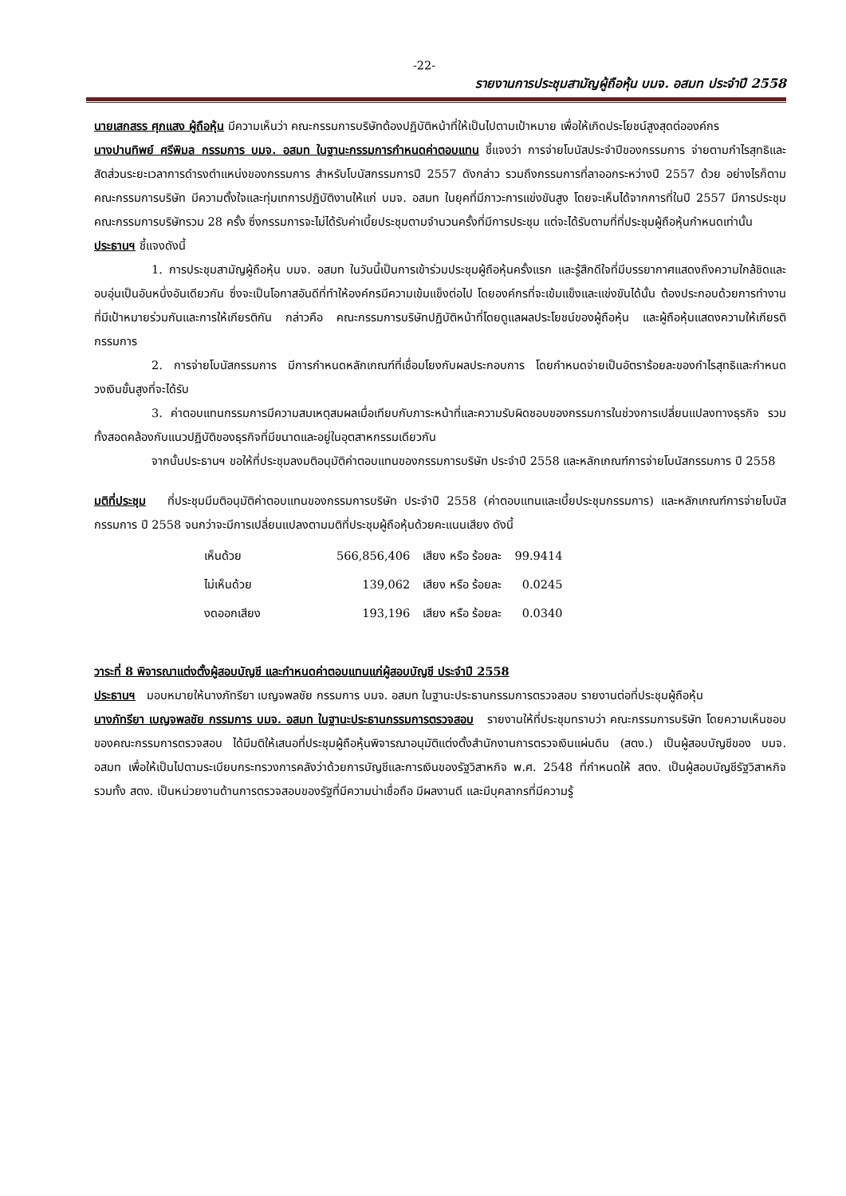-22-
รายงานการประชุมสามัญผู้ถือหุ้น บมจ. อสมท ประจำปี 2558
นายเสกสรร ศุภแสง ผู้ถือหุ้น มีความเห็นว่า คณะกรรมการบริษัทต้องปฏิบัติหน้าที่ให้เป็นไปตามเป้าหมาย เพื่อให้เกิดประโยชน์สูงสุดต่อองค์กร
นางปานทิพย์ ศรีพิมล กรรมการ บมจ. อสมท ในฐานะกรรมการกำหนดค่าตอบแทน ชี้แจงว่า การจ่ายโบนัสประจำปีของกรรมการ จ่ายตามกำไรสุทธิและสัดส่วนระยะเวลาการดำรงตำแหน่งของกรรมการ สำหรับโบนัสกรรมการปี 2557 ดังกล่าว รวมถึงกรรมการที่ลาออกระหว่างปี 2557 ด้วย อย่างไรก็ตามคณะกรรมการบริษัท มีความตั้งใจและทุ่มเทการปฏิบัติงานให้แก่ บมจ. อสมท ในยุคที่มีภาวะการแข่งขันสูง โดยจะเห็นได้จากการที่ในปี 2557 มีการประชุมคณะกรรมการบริษัทรวม 28 ครั้ง ซึ่งกรรมการจะไม่ได้รับค่าเบี้ยประชุมตามจำนวนครั้งที่มีการประชุม แต่จะได้รับตามที่ที่ประชุมผู้ถือหุ้นกำหนดเท่านั้น
ประธานฯ ชี้แจงดังนี้
1. การประชุมสามัญผู้ถือหุ้น บมจ. อสมท ในวันนี้เป็นการเข้าร่วมประชุมผู้ถือหุ้นครั้งแรก และรู้สึกดีใจที่มีบรรยากาศแสดงถึงความใกล้ชิดและอบอุ่นเป็นอันหนึ่งอันเดียวกัน ซึ่งจะเป็นโอกาสอันดีที่ทำให้องค์กรมีความเข้มแข็งต่อไป โดยองค์กรที่จะเข้มแข็งและแข่งขันได้นั้น ต้องประกอบด้วยการทำงานที่มีเป้าหมายร่วมกันและการให้เกียรติกัน กล่าวคือ คณะกรรมการบริษัทปฏิบัติหน้าที่โดยดูแลผลประโยชน์ของผู้ถือหุ้น และผู้ถือหุ้นแสดงความให้เกียรติกรรมการ
2. การจ่ายโบนัสกรรมการ มีการกำหนดหลักเกณฑ์ที่เชื่อมโยงกับผลประกอบการ โดยกำหนดจ่ายเป็นอัตราร้อยละของกำไรสุทธิและกำหนดวงเงินขั้นสูงที่จะได้รับ
3. ค่าตอบแทนกรรมการมีความสมเหตุสมผลเมื่อเทียบกับภาระหน้าที่และความรับผิดชอบของกรรมการในช่วงการเปลี่ยนแปลงทางธุรกิจ รวมทั้งสอดคล้องกับแนวปฏิบัติของธุรกิจที่มีขนาดและอยู่ในอุตสาหกรรมเดียวกัน
จากนั้นประธานฯ ขอให้ที่ประชุมลงมติอนุมัติค่าตอบแทนของกรรมการบริษัท ประจำปี 2558 และหลักเกณฑ์การจ่ายโบนัสกรรมการ ปี 2558
มติที่ประชุม ที่ประชุมมีมติอนุมัติค่าตอบแทนของกรรมการบริษัท ประจำปี 2558 (ค่าตอบแทนและเบี้ยประชุมกรรมการ) และหลักเกณฑ์การจ่ายโบนัสกรรมการ ปี 2558 จนกว่าจะมีการเปลี่ยนแปลงตามมติที่ประชุมผู้ถือหุ้นด้วยคะแนนเสียง ดังนี้
| เห็นด้วย | 566,856,406 | เสียง หรือ ร้อยละ | 99.9414 |
| ไม่เห็นด้วย | 139,062 | เสียง หรือ ร้อยละ | 0.0245 |
| งดออกเสียง | 193,196 | เสียง หรือ ร้อยละ | 0.0340 |
วาระที่ 8 พิจารณาแต่งตั้งผู้สอบบัญชี และกำหนดค่าตอบแทนแก่ผู้สอบบัญชี ประจำปี 2558
ประธานฯ มอบหมายให้นางภัทรียา เบญจพลชัย กรรมการ บมจ. อสมท ในฐานะประธานกรรมการตรวจสอบ รายงานต่อที่ประชุมผู้ถือหุ้น
นางภัทรียา เบญจพลชัย กรรมการ บมจ. อสมท ในฐานะประธานกรรมการตรวจสอบ รายงานให้ที่ประชุมทราบว่า คณะกรรมการบริษัท โดยความเห็นชอบของคณะกรรมการตรวจสอบ ได้มีมติให้เสนอที่ประชุมผู้ถือหุ้นพิจารณาอนุมัติแต่งตั้งสำนักงานการตรวจเงินแผ่นดิน (สตง.) เป็นผู้สอบบัญชีของ บมจ. อสมท เพื่อให้เป็นไปตามระเบียบกระทรวงการคลังว่าด้วยการบัญชีและการเงินของรัฐวิสาหกิจ พ.ศ. 2548 ที่กำหนดให้ สตง. เป็นผู้สอบบัญชีรัฐวิสาหกิจ รวมทั้ง สตง. เป็นหน่วยงานด้านการตรวจสอบของรัฐที่มีความน่าเชื่อถือ มีผลงานดี และมีบุคลากรที่มีความรู้